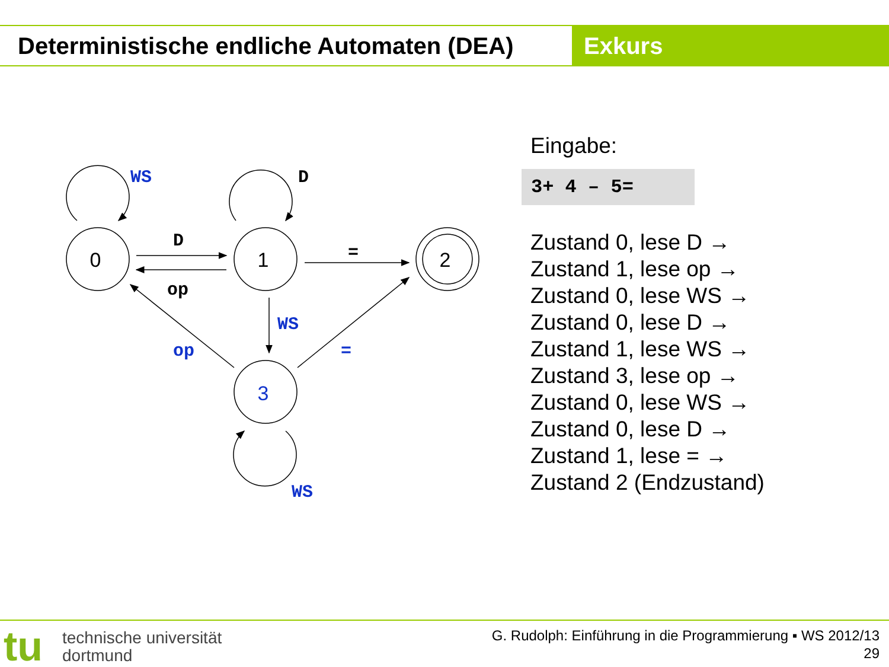Deterministische endliche Automaten (DEA)
Exkurs
0
1
2
3
WS
D
D
op
=
WS
op
=
WS
Eingabe:
3+ 4 – 5=
Zustand 0, lese D →
Zustand 1, lese op →
Zustand 0, lese WS →
Zustand 0, lese D →
Zustand 1, lese WS →
Zustand 3, lese op →
Zustand 0, lese WS →
Zustand 0, lese D →
Zustand 1, lese = →
Zustand 2 (Endzustand)
tu
technische universität
dortmund
G. Rudolph: Einführung in die Programmierung ▪ WS 2012/13
29